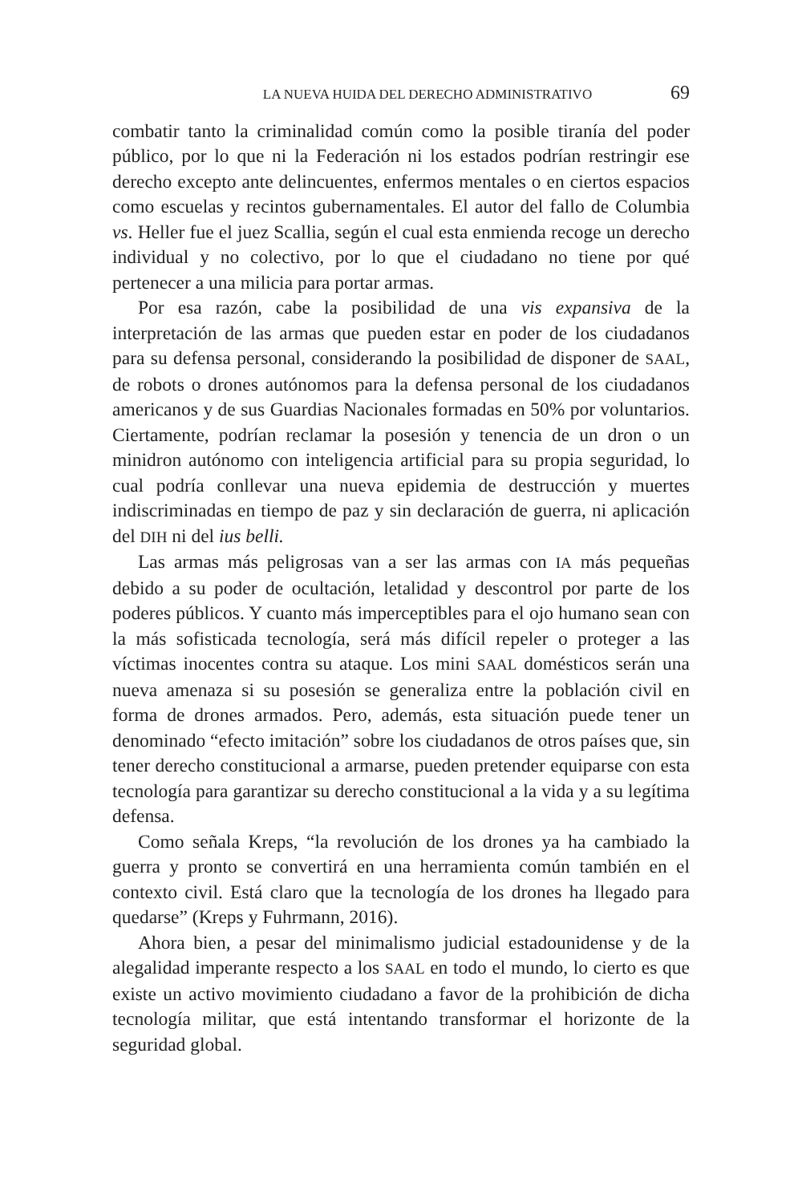LA NUEVA HUIDA DEL DERECHO ADMINISTRATIVO 69
combatir tanto la criminalidad común como la posible tiranía del poder público, por lo que ni la Federación ni los estados podrían restringir ese derecho excepto ante delincuentes, enfermos mentales o en ciertos espacios como escuelas y recintos gubernamentales. El autor del fallo de Columbia vs. Heller fue el juez Scallia, según el cual esta enmienda recoge un derecho individual y no colectivo, por lo que el ciudadano no tiene por qué pertenecer a una milicia para portar armas.
Por esa razón, cabe la posibilidad de una vis expansiva de la interpretación de las armas que pueden estar en poder de los ciudadanos para su defensa personal, considerando la posibilidad de disponer de SAAL, de robots o drones autónomos para la defensa personal de los ciudadanos americanos y de sus Guardias Nacionales formadas en 50% por voluntarios. Ciertamente, podrían reclamar la posesión y tenencia de un dron o un minidron autónomo con inteligencia artificial para su propia seguridad, lo cual podría conllevar una nueva epidemia de destrucción y muertes indiscriminadas en tiempo de paz y sin declaración de guerra, ni aplicación del DIH ni del ius belli.
Las armas más peligrosas van a ser las armas con IA más pequeñas debido a su poder de ocultación, letalidad y descontrol por parte de los poderes públicos. Y cuanto más imperceptibles para el ojo humano sean con la más sofisticada tecnología, será más difícil repeler o proteger a las víctimas inocentes contra su ataque. Los mini SAAL domésticos serán una nueva amenaza si su posesión se generaliza entre la población civil en forma de drones armados. Pero, además, esta situación puede tener un denominado “efecto imitación” sobre los ciudadanos de otros países que, sin tener derecho constitucional a armarse, pueden pretender equiparse con esta tecnología para garantizar su derecho constitucional a la vida y a su legítima defensa.
Como señala Kreps, “la revolución de los drones ya ha cambiado la guerra y pronto se convertirá en una herramienta común también en el contexto civil. Está claro que la tecnología de los drones ha llegado para quedarse” (Kreps y Fuhrmann, 2016).
Ahora bien, a pesar del minimalismo judicial estadounidense y de la alegalidad imperante respecto a los SAAL en todo el mundo, lo cierto es que existe un activo movimiento ciudadano a favor de la prohibición de dicha tecnología militar, que está intentando transformar el horizonte de la seguridad global.